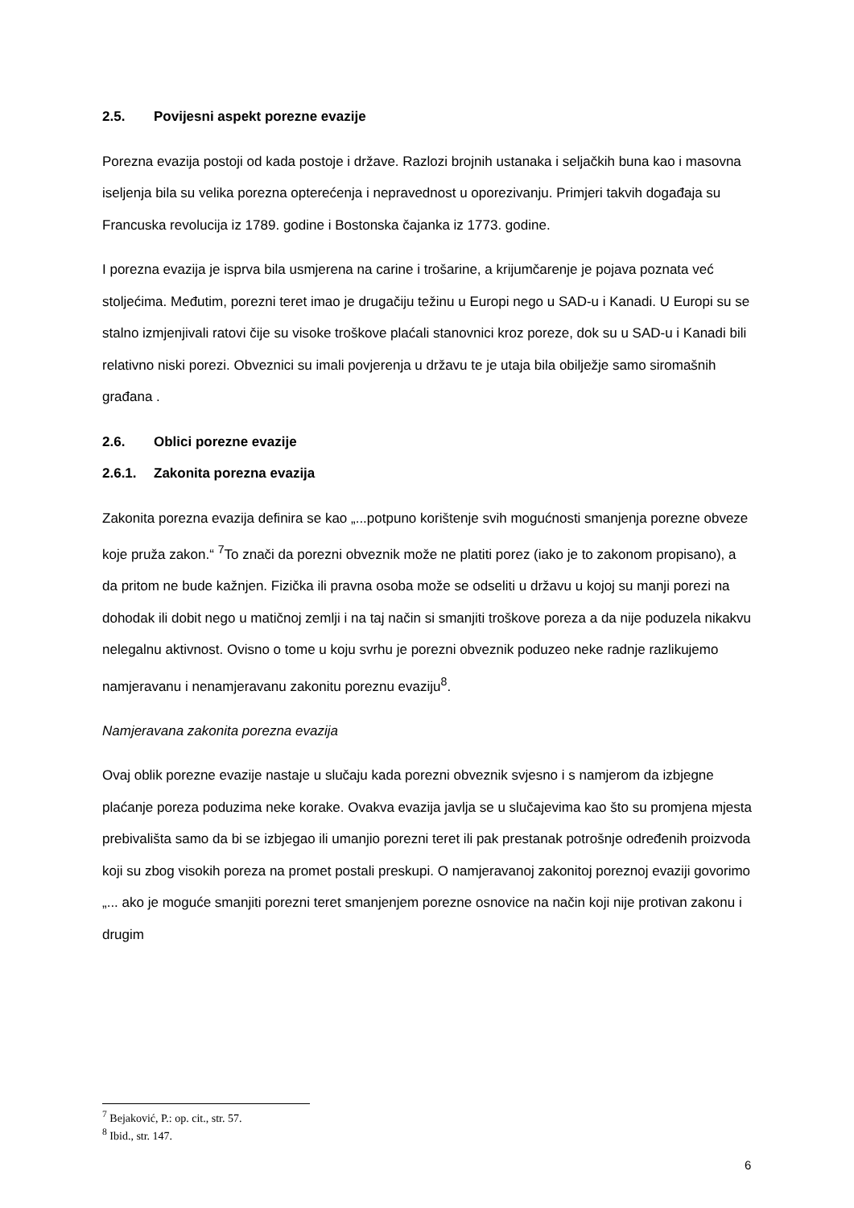2.5. Povijesni aspekt porezne evazije
Porezna evazija postoji od kada postoje i države. Razlozi brojnih ustanaka i seljačkih buna kao i masovna iseljenja bila su velika porezna opterećenja i nepravednost u oporezivanju. Primjeri takvih događaja su Francuska revolucija iz 1789. godine i Bostonska čajanka iz 1773. godine.
I porezna evazija je isprva bila usmjerena na carine i trošarine, a krijumčarenje je pojava poznata već stoljećima. Međutim, porezni teret imao je drugačiju težinu u Europi nego u SAD-u i Kanadi. U Europi su se stalno izmjenjivali ratovi čije su visoke troškove plaćali stanovnici kroz poreze, dok su u SAD-u i Kanadi bili relativno niski porezi. Obveznici su imali povjerenja u državu te je utaja bila obilježje samo siromašnih građana .
2.6. Oblici porezne evazije
2.6.1. Zakonita porezna evazija
Zakonita porezna evazija definira se kao „...potpuno korištenje svih mogućnosti smanjenja porezne obveze koje pruža zakon.“ <sup>7</sup>To znači da porezni obveznik može ne platiti porez (iako je to zakonom propisano), a da pritom ne bude kažnjen. Fizička ili pravna osoba može se odseliti u državu u kojoj su manji porezi na dohodak ili dobit nego u matičnoj zemlji i na taj način si smanjiti troškove poreza a da nije poduzela nikakvu nelegalnu aktivnost. Ovisno o tome u koju svrhu je porezni obveznik poduzeo neke radnje razlikujemo namjeravanu i nenamjeravanu zakonitu poreznu evaziju<sup>8</sup>.
Namjeravana zakonita porezna evazija
Ovaj oblik porezne evazije nastaje u slučaju kada porezni obveznik svjesno i s namjerom da izbjegne plaćanje poreza poduzima neke korake. Ovakva evazija javlja se u slučajevima kao što su promjena mjesta prebivališta samo da bi se izbjegao ili umanjio porezni teret ili pak prestanak potrošnje određenih proizvoda koji su zbog visokih poreza na promet postali preskupi. O namjeravanoj zakonitoj poreznoj evaziji govorimo „... ako je moguće smanjiti porezni teret smanjenjem porezne osnovice na način koji nije protivan zakonu i drugim
<sup>7</sup> Bejaković, P.: op. cit., str. 57.
<sup>8</sup> Ibid., str. 147.
6